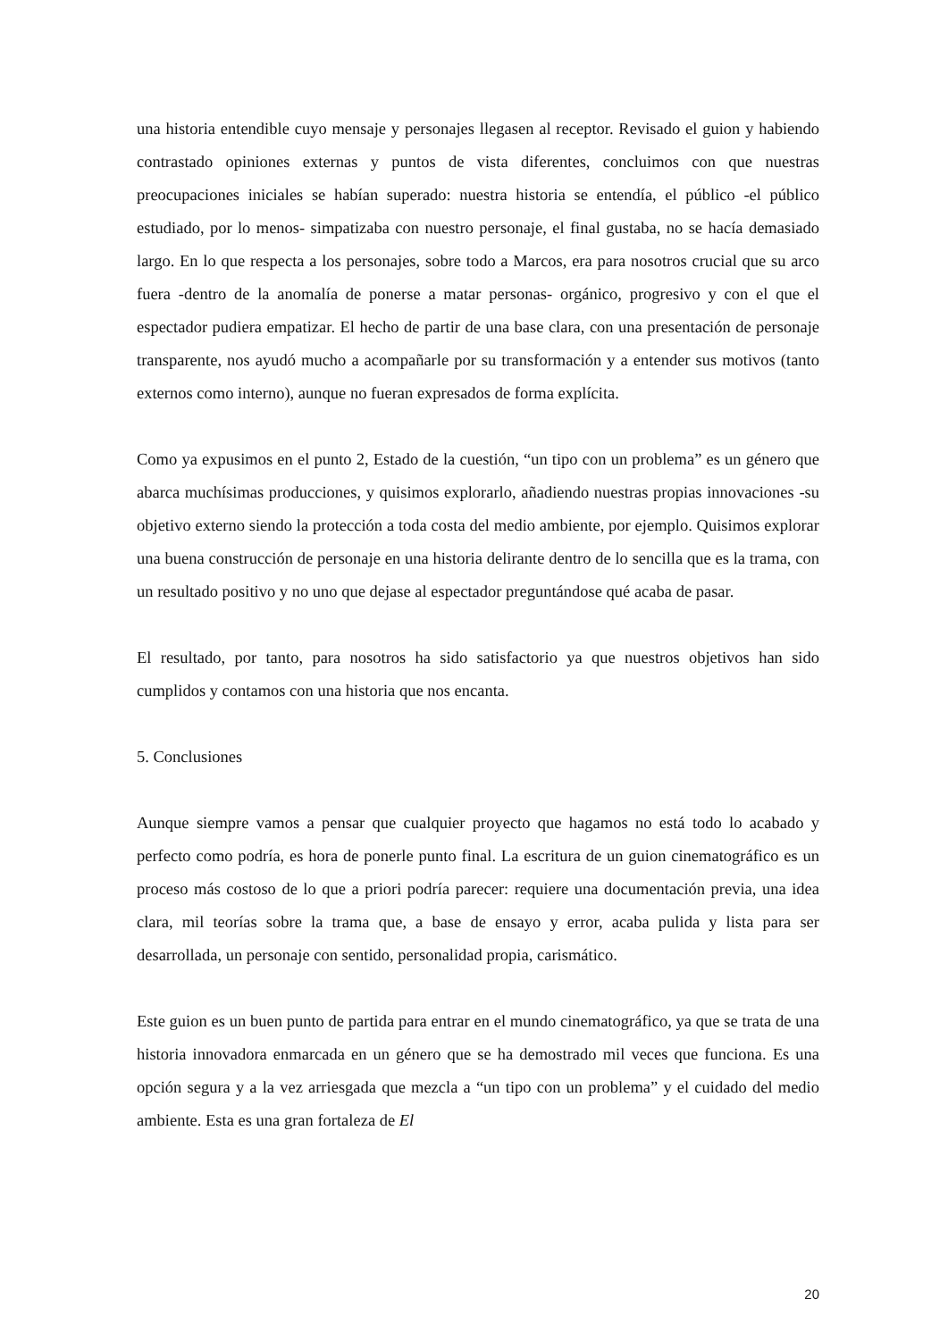una historia entendible cuyo mensaje y personajes llegasen al receptor. Revisado el guion y habiendo contrastado opiniones externas y puntos de vista diferentes, concluimos con que nuestras preocupaciones iniciales se habían superado: nuestra historia se entendía, el público -el público estudiado, por lo menos- simpatizaba con nuestro personaje, el final gustaba, no se hacía demasiado largo. En lo que respecta a los personajes, sobre todo a Marcos, era para nosotros crucial que su arco fuera -dentro de la anomalía de ponerse a matar personas- orgánico, progresivo y con el que el espectador pudiera empatizar. El hecho de partir de una base clara, con una presentación de personaje transparente, nos ayudó mucho a acompañarle por su transformación y a entender sus motivos (tanto externos como interno), aunque no fueran expresados de forma explícita.
Como ya expusimos en el punto 2, Estado de la cuestión, “un tipo con un problema” es un género que abarca muchísimas producciones, y quisimos explorarlo, añadiendo nuestras propias innovaciones -su objetivo externo siendo la protección a toda costa del medio ambiente, por ejemplo. Quisimos explorar una buena construcción de personaje en una historia delirante dentro de lo sencilla que es la trama, con un resultado positivo y no uno que dejase al espectador preguntándose qué acaba de pasar.
El resultado, por tanto, para nosotros ha sido satisfactorio ya que nuestros objetivos han sido cumplidos y contamos con una historia que nos encanta.
5. Conclusiones
Aunque siempre vamos a pensar que cualquier proyecto que hagamos no está todo lo acabado y perfecto como podría, es hora de ponerle punto final. La escritura de un guion cinematográfico es un proceso más costoso de lo que a priori podría parecer: requiere una documentación previa, una idea clara, mil teorías sobre la trama que, a base de ensayo y error, acaba pulida y lista para ser desarrollada, un personaje con sentido, personalidad propia, carismático.
Este guion es un buen punto de partida para entrar en el mundo cinematográfico, ya que se trata de una historia innovadora enmarcada en un género que se ha demostrado mil veces que funciona. Es una opción segura y a la vez arriesgada que mezcla a “un tipo con un problema” y el cuidado del medio ambiente. Esta es una gran fortaleza de El
20